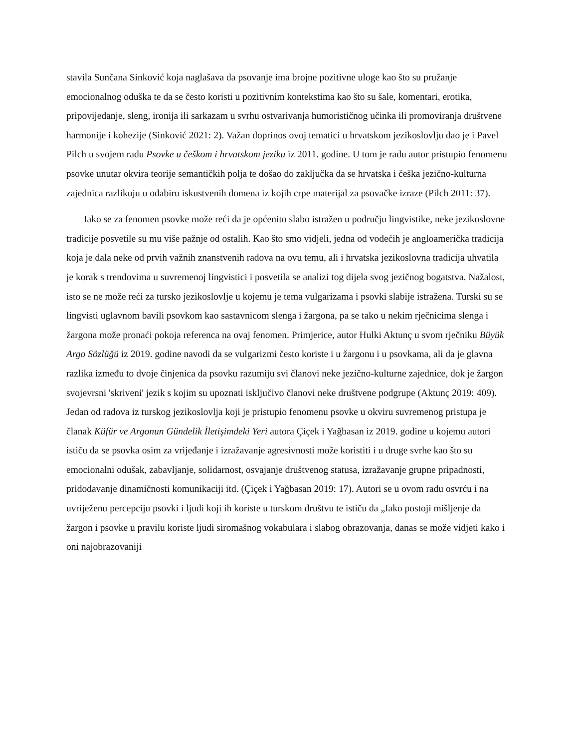stavila Sunčana Sinković koja naglašava da psovanje ima brojne pozitivne uloge kao što su pružanje emocionalnog oduška te da se često koristi u pozitivnim kontekstima kao što su šale, komentari, erotika, pripovijedanje, sleng, ironija ili sarkazam u svrhu ostvarivanja humorističnog učinka ili promoviranja društvene harmonije i kohezije (Sinković 2021: 2). Važan doprinos ovoj tematici u hrvatskom jezikoslovlju dao je i Pavel Pilch u svojem radu Psovke u češkom i hrvatskom jeziku iz 2011. godine. U tom je radu autor pristupio fenomenu psovke unutar okvira teorije semantičkih polja te došao do zaključka da se hrvatska i češka jezično-kulturna zajednica razlikuju u odabiru iskustvenih domena iz kojih crpe materijal za psovačke izraze (Pilch 2011: 37).
Iako se za fenomen psovke može reći da je općenito slabo istražen u području lingvistike, neke jezikoslovne tradicije posvetile su mu više pažnje od ostalih. Kao što smo vidjeli, jedna od vodećih je angloamerička tradicija koja je dala neke od prvih važnih znanstvenih radova na ovu temu, ali i hrvatska jezikoslovna tradicija uhvatila je korak s trendovima u suvremenoj lingvistici i posvetila se analizi tog dijela svog jezičnog bogatstva. Nažalost, isto se ne može reći za tursko jezikoslovlje u kojemu je tema vulgarizama i psovki slabije istražena. Turski su se lingvisti uglavnom bavili psovkom kao sastavnicom slenga i žargona, pa se tako u nekim rječnicima slenga i žargona može pronaći pokoja referenca na ovaj fenomen. Primjerice, autor Hulki Aktunç u svom rječniku Büyük Argo Sözlüğü iz 2019. godine navodi da se vulgarizmi često koriste i u žargonu i u psovkama, ali da je glavna razlika između to dvoje činjenica da psovku razumiju svi članovi neke jezično-kulturne zajednice, dok je žargon svojevrsni 'skriveni' jezik s kojim su upoznati isključivo članovi neke društvene podgrupe (Aktunç 2019: 409). Jedan od radova iz turskog jezikoslovlja koji je pristupio fenomenu psovke u okviru suvremenog pristupa je članak Küfür ve Argonun Gündelik İletişimdeki Yeri autora Çiçek i Yağbasan iz 2019. godine u kojemu autori ističu da se psovka osim za vrijeđanje i izražavanje agresivnosti može koristiti i u druge svrhe kao što su emocionalni odušak, zabavljanje, solidarnost, osvajanje društvenog statusa, izražavanje grupne pripadnosti, pridodavanje dinamičnosti komunikaciji itd. (Çiçek i Yağbasan 2019: 17). Autori se u ovom radu osvrću i na uvriježenu percepciju psovki i ljudi koji ih koriste u turskom društvu te ističu da „Iako postoji mišljenje da žargon i psovke u pravilu koriste ljudi siromašnog vokabulara i slabog obrazovanja, danas se može vidjeti kako i oni najobrazovaniji